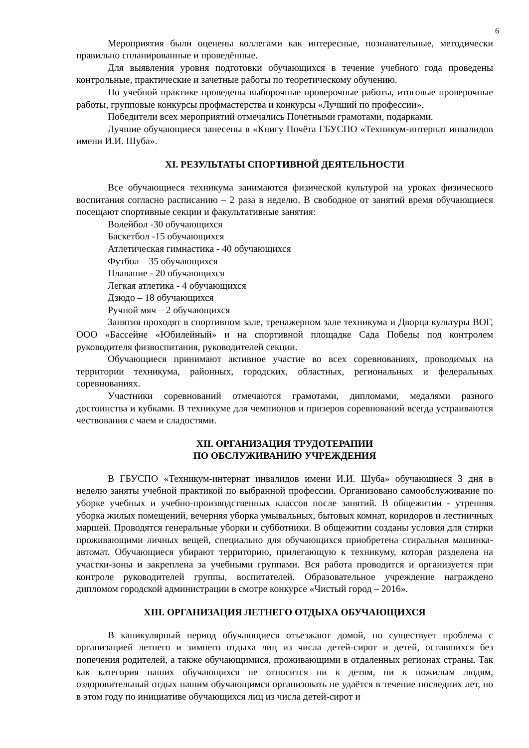6
Мероприятия были оценены коллегами как интересные, познавательные, методически правильно спланированные и проведённые.
Для выявления уровня подготовки обучающихся в течение учебного года проведены контрольные, практические и зачетные работы по теоретическому обучению.
По учебной практике проведены выборочные проверочные работы, итоговые проверочные работы, групповые конкурсы профмастерства и конкурсы «Лучший по профессии».
Победители всех мероприятий отмечались Почётными грамотами, подарками.
Лучшие обучающиеся занесены в «Книгу Почёта ГБУСПО «Техникум-интернат инвалидов имени И.И. Шуба».
XI. РЕЗУЛЬТАТЫ СПОРТИВНОЙ ДЕЯТЕЛЬНОСТИ
Все обучающиеся техникума занимаются физической культурой на уроках физического воспитания согласно расписанию – 2 раза в неделю. В свободное от занятий время обучающиеся посещают спортивные секции и факультативные занятия:
Волейбол -30 обучающихся
Баскетбол -15 обучающихся
Атлетическая гимнастика - 40 обучающихся
Футбол – 35 обучающихся
Плавание - 20 обучающихся
Легкая атлетика - 4 обучающихся
Дзюдо – 18 обучающихся
Ручной мяч – 2 обучающихся
Занятия проходят в спортивном зале, тренажерном зале техникума и Дворца культуры ВОГ, ООО «Бассейне «Юбилейный» и на спортивной площадке Сада Победы под контролем руководителя физвоспитания, руководителей секции.
Обучающиеся принимают активное участие во всех соревнованиях, проводимых на территории техникума, районных, городских, областных, региональных и федеральных соревнованиях.
Участники соревнований отмечаются грамотами, дипломами, медалями разного достоинства и кубками. В техникуме для чемпионов и призеров соревнований всегда устраиваются чествования с чаем и сладостями.
XII. ОРГАНИЗАЦИЯ ТРУДОТЕРАПИИ
ПО ОБСЛУЖИВАНИЮ УЧРЕЖДЕНИЯ
В ГБУСПО «Техникум-интернат инвалидов имени И.И. Шуба» обучающиеся 3 дня в неделю заняты учебной практикой по выбранной профессии. Организовано самообслуживание по уборке учебных и учебно-производственных классов после занятий. В общежитии - утренняя уборка жилых помещений, вечерняя уборка умывальных, бытовых комнат, коридоров и лестничных маршей. Проводятся генеральные уборки и субботники. В общежитии созданы условия для стирки проживающими личных вещей, специально для обучающихся приобретена стиральная машинка-автомат. Обучающиеся убирают территорию, прилегающую к техникуму, которая разделена на участки-зоны и закреплена за учебными группами. Вся работа проводится и организуется при контроле руководителей группы, воспитателей. Образовательное учреждение награждено дипломом городской администрации в смотре конкурсе «Чистый город – 2016».
XIII. ОРГАНИЗАЦИЯ ЛЕТНЕГО ОТДЫХА ОБУЧАЮЩИХСЯ
В каникулярный период обучающиеся отъезжают домой, но существует проблема с организацией летнего и зимнего отдыха лиц из числа детей-сирот и детей, оставшихся без попечения родителей, а также обучающимися, проживающими в отдаленных регионах страны. Так как категория наших обучающихся не относится ни к детям, ни к пожилым людям, оздоровительный отдых нашим обучающимся организовать не удаётся в течение последних лет, но в этом году по инициативе обучающихся лиц из числа детей-сирот и